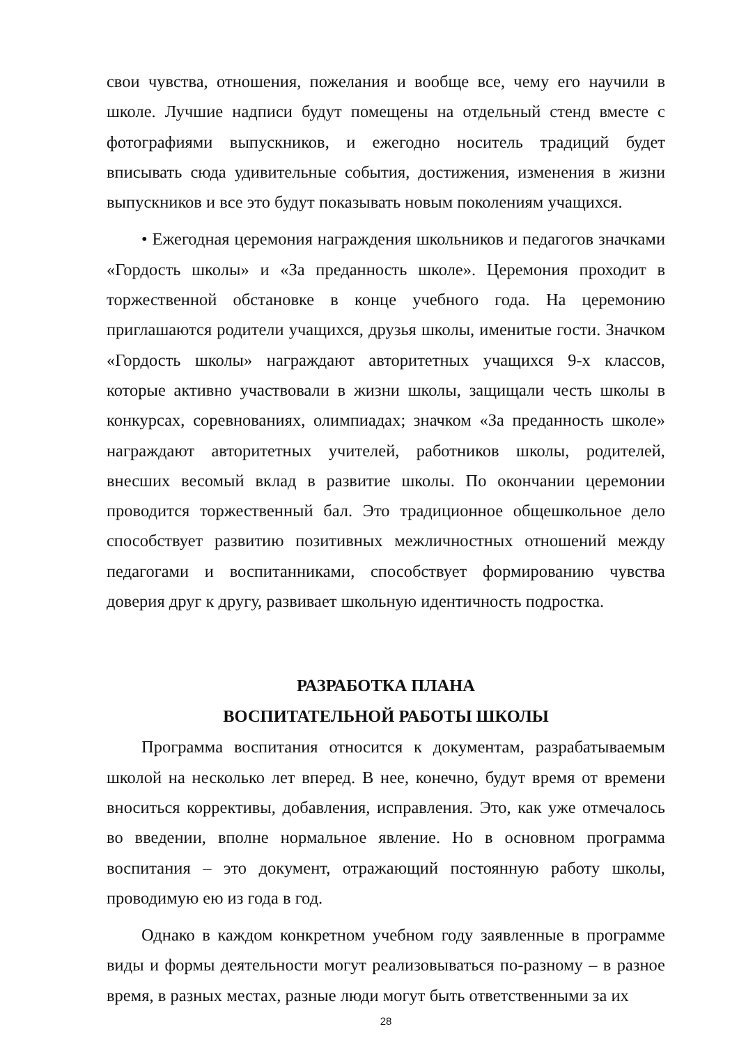свои чувства, отношения, пожелания и вообще все, чему его научили в школе. Лучшие надписи будут помещены на отдельный стенд вместе с фотографиями выпускников, и ежегодно носитель традиций будет вписывать сюда удивительные события, достижения, изменения в жизни выпускников и все это будут показывать новым поколениям учащихся.
• Ежегодная церемония награждения школьников и педагогов значками «Гордость школы» и «За преданность школе». Церемония проходит в торжественной обстановке в конце учебного года. На церемонию приглашаются родители учащихся, друзья школы, именитые гости. Значком «Гордость школы» награждают авторитетных учащихся 9-х классов, которые активно участвовали в жизни школы, защищали честь школы в конкурсах, соревнованиях, олимпиадах; значком «За преданность школе» награждают авторитетных учителей, работников школы, родителей, внесших весомый вклад в развитие школы. По окончании церемонии проводится торжественный бал. Это традиционное общешкольное дело способствует развитию позитивных межличностных отношений между педагогами и воспитанниками, способствует формированию чувства доверия друг к другу, развивает школьную идентичность подростка.
РАЗРАБОТКА ПЛАНА
ВОСПИТАТЕЛЬНОЙ РАБОТЫ ШКОЛЫ
Программа воспитания относится к документам, разрабатываемым школой на несколько лет вперед. В нее, конечно, будут время от времени вноситься коррективы, добавления, исправления. Это, как уже отмечалось во введении, вполне нормальное явление. Но в основном программа воспитания – это документ, отражающий постоянную работу школы, проводимую ею из года в год.
Однако в каждом конкретном учебном году заявленные в программе виды и формы деятельности могут реализовываться по-разному – в разное время, в разных местах, разные люди могут быть ответственными за их
28